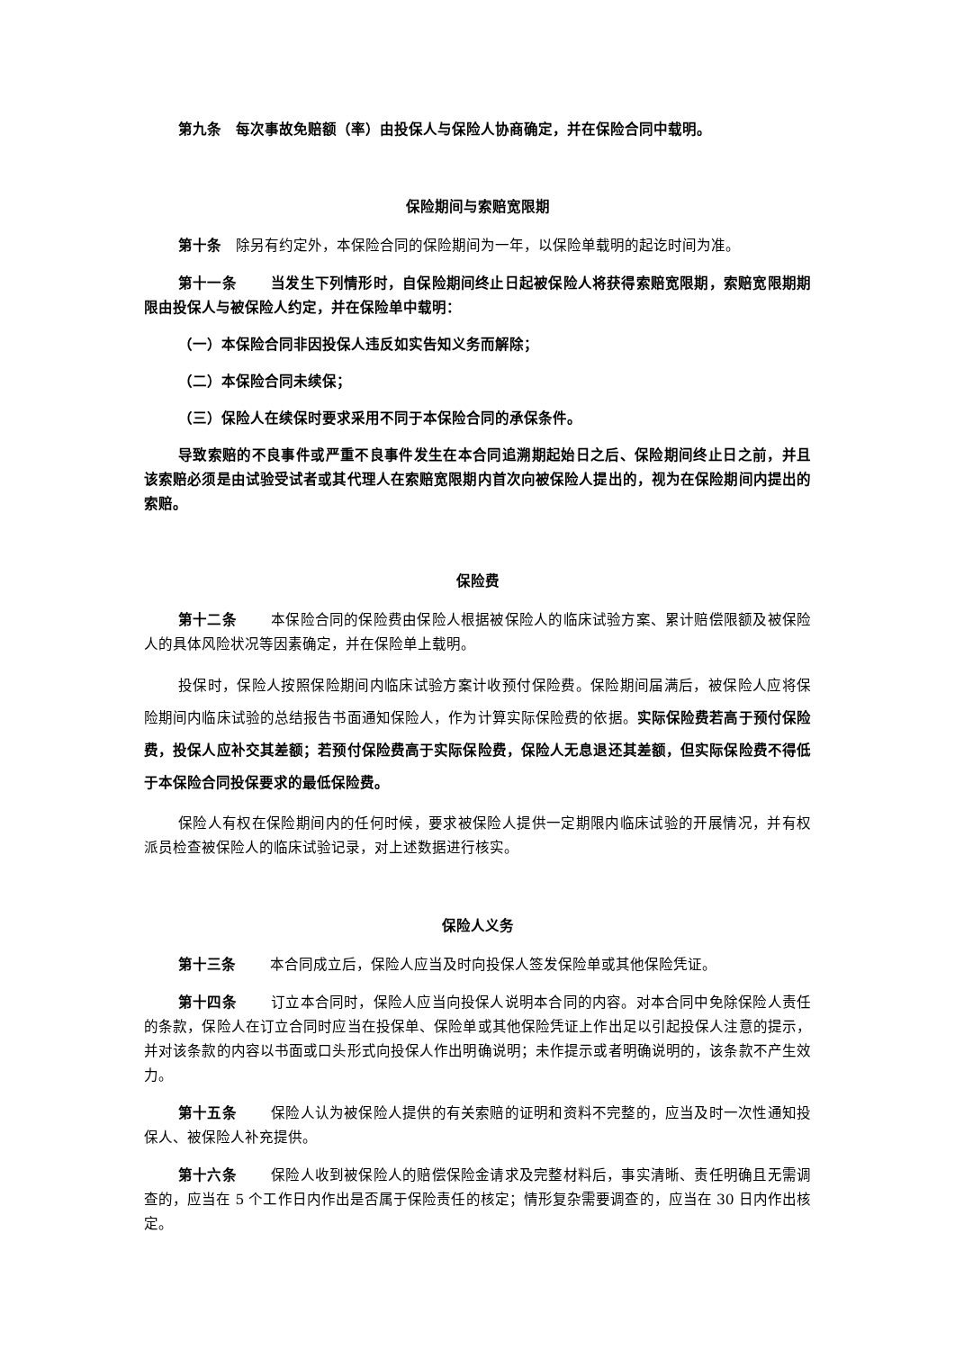第九条　每次事故免赔额（率）由投保人与保险人协商确定，并在保险合同中载明。
保险期间与索赔宽限期
第十条　除另有约定外，本保险合同的保险期间为一年，以保险单载明的起讫时间为准。
第十一条 当发生下列情形时，自保险期间终止日起被保险人将获得索赔宽限期，索赔宽限期期限由投保人与被保险人约定，并在保险单中载明：
（一）本保险合同非因投保人违反如实告知义务而解除；
（二）本保险合同未续保；
（三）保险人在续保时要求采用不同于本保险合同的承保条件。
导致索赔的不良事件或严重不良事件发生在本合同追溯期起始日之后、保险期间终止日之前，并且该索赔必须是由试验受试者或其代理人在索赔宽限期内首次向被保险人提出的，视为在保险期间内提出的索赔。
保险费
第十二条 本保险合同的保险费由保险人根据被保险人的临床试验方案、累计赔偿限额及被保险人的具体风险状况等因素确定，并在保险单上载明。
投保时，保险人按照保险期间内临床试验方案计收预付保险费。保险期间届满后，被保险人应将保险期间内临床试验的总结报告书面通知保险人，作为计算实际保险费的依据。实际保险费若高于预付保险费，投保人应补交其差额；若预付保险费高于实际保险费，保险人无息退还其差额，但实际保险费不得低于本保险合同投保要求的最低保险费。
保险人有权在保险期间内的任何时候，要求被保险人提供一定期限内临床试验的开展情况，并有权派员检查被保险人的临床试验记录，对上述数据进行核实。
保险人义务
第十三条 本合同成立后，保险人应当及时向投保人签发保险单或其他保险凭证。
第十四条 订立本合同时，保险人应当向投保人说明本合同的内容。对本合同中免除保险人责任的条款，保险人在订立合同时应当在投保单、保险单或其他保险凭证上作出足以引起投保人注意的提示，并对该条款的内容以书面或口头形式向投保人作出明确说明；未作提示或者明确说明的，该条款不产生效力。
第十五条 保险人认为被保险人提供的有关索赔的证明和资料不完整的，应当及时一次性通知投保人、被保险人补充提供。
第十六条 保险人收到被保险人的赔偿保险金请求及完整材料后，事实清晰、责任明确且无需调查的，应当在 5 个工作日内作出是否属于保险责任的核定；情形复杂需要调查的，应当在 30 日内作出核定。